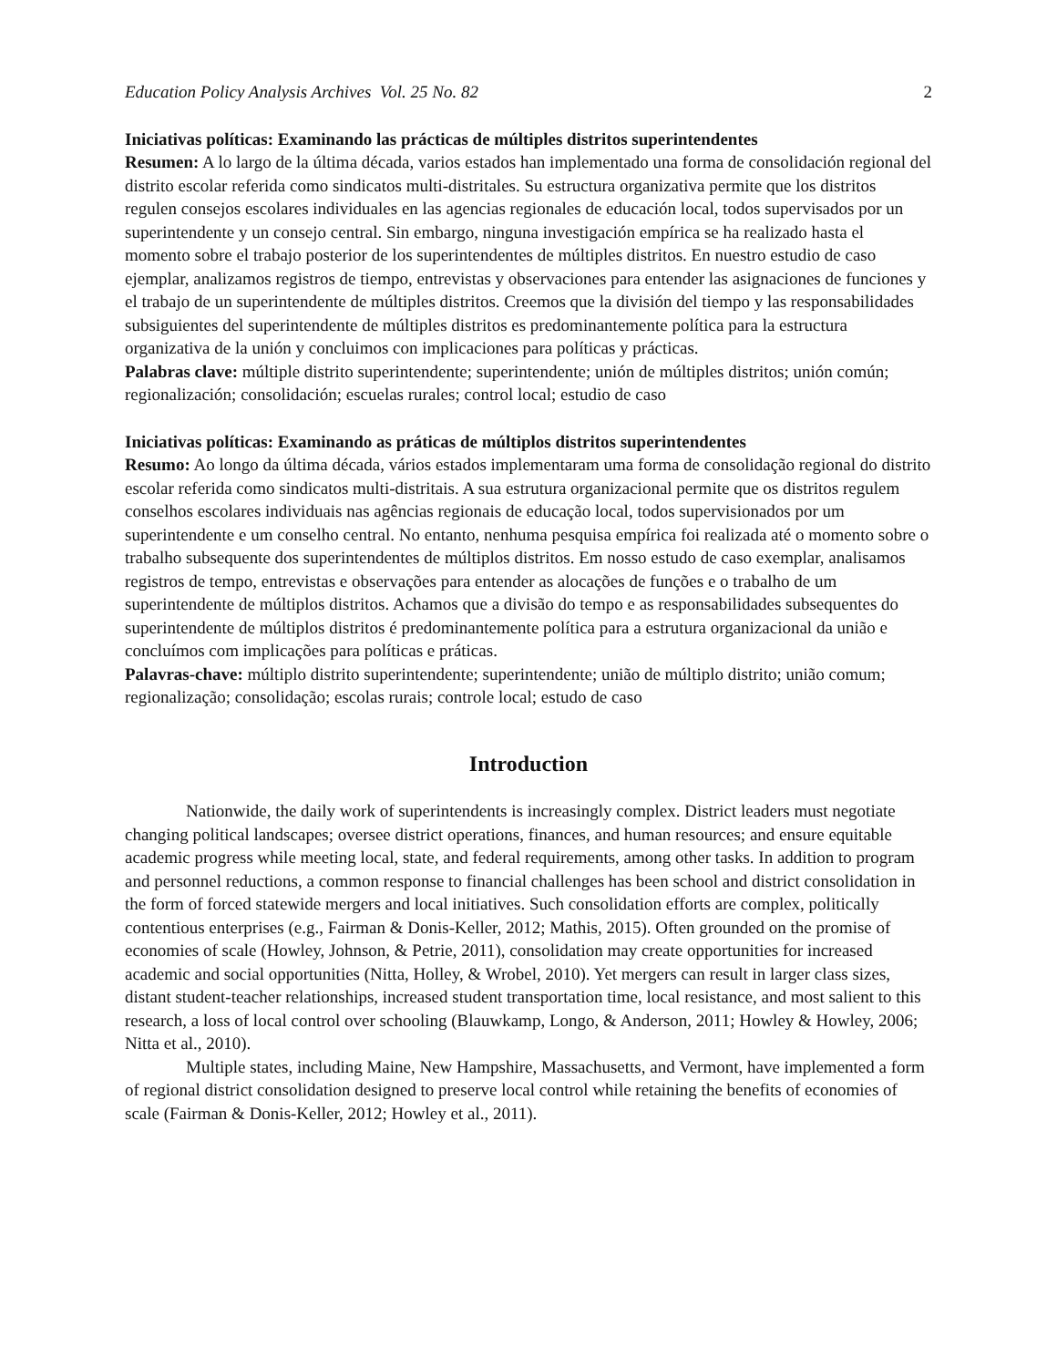Education Policy Analysis Archives Vol. 25 No. 82 2
Iniciativas políticas: Examinando las prácticas de múltiples distritos superintendentes
Resumen: A lo largo de la última década, varios estados han implementado una forma de consolidación regional del distrito escolar referida como sindicatos multi-distritales. Su estructura organizativa permite que los distritos regulen consejos escolares individuales en las agencias regionales de educación local, todos supervisados por un superintendente y un consejo central. Sin embargo, ninguna investigación empírica se ha realizado hasta el momento sobre el trabajo posterior de los superintendentes de múltiples distritos. En nuestro estudio de caso ejemplar, analizamos registros de tiempo, entrevistas y observaciones para entender las asignaciones de funciones y el trabajo de un superintendente de múltiples distritos. Creemos que la división del tiempo y las responsabilidades subsiguientes del superintendente de múltiples distritos es predominantemente política para la estructura organizativa de la unión y concluimos con implicaciones para políticas y prácticas.
Palabras clave: múltiple distrito superintendente; superintendente; unión de múltiples distritos; unión común; regionalización; consolidación; escuelas rurales; control local; estudio de caso
Iniciativas políticas: Examinando as práticas de múltiplos distritos superintendentes
Resumo: Ao longo da última década, vários estados implementaram uma forma de consolidação regional do distrito escolar referida como sindicatos multi-distritais. A sua estrutura organizacional permite que os distritos regulem conselhos escolares individuais nas agências regionais de educação local, todos supervisionados por um superintendente e um conselho central. No entanto, nenhuma pesquisa empírica foi realizada até o momento sobre o trabalho subsequente dos superintendentes de múltiplos distritos. Em nosso estudo de caso exemplar, analisamos registros de tempo, entrevistas e observações para entender as alocações de funções e o trabalho de um superintendente de múltiplos distritos. Achamos que a divisão do tempo e as responsabilidades subsequentes do superintendente de múltiplos distritos é predominantemente política para a estrutura organizacional da união e concluímos com implicações para políticas e práticas.
Palavras-chave: múltiplo distrito superintendente; superintendente; união de múltiplo distrito; união comum; regionalização; consolidação; escolas rurais; controle local; estudo de caso
Introduction
Nationwide, the daily work of superintendents is increasingly complex. District leaders must negotiate changing political landscapes; oversee district operations, finances, and human resources; and ensure equitable academic progress while meeting local, state, and federal requirements, among other tasks. In addition to program and personnel reductions, a common response to financial challenges has been school and district consolidation in the form of forced statewide mergers and local initiatives. Such consolidation efforts are complex, politically contentious enterprises (e.g., Fairman & Donis-Keller, 2012; Mathis, 2015). Often grounded on the promise of economies of scale (Howley, Johnson, & Petrie, 2011), consolidation may create opportunities for increased academic and social opportunities (Nitta, Holley, & Wrobel, 2010). Yet mergers can result in larger class sizes, distant student-teacher relationships, increased student transportation time, local resistance, and most salient to this research, a loss of local control over schooling (Blauwkamp, Longo, & Anderson, 2011; Howley & Howley, 2006; Nitta et al., 2010).
Multiple states, including Maine, New Hampshire, Massachusetts, and Vermont, have implemented a form of regional district consolidation designed to preserve local control while retaining the benefits of economies of scale (Fairman & Donis-Keller, 2012; Howley et al., 2011).